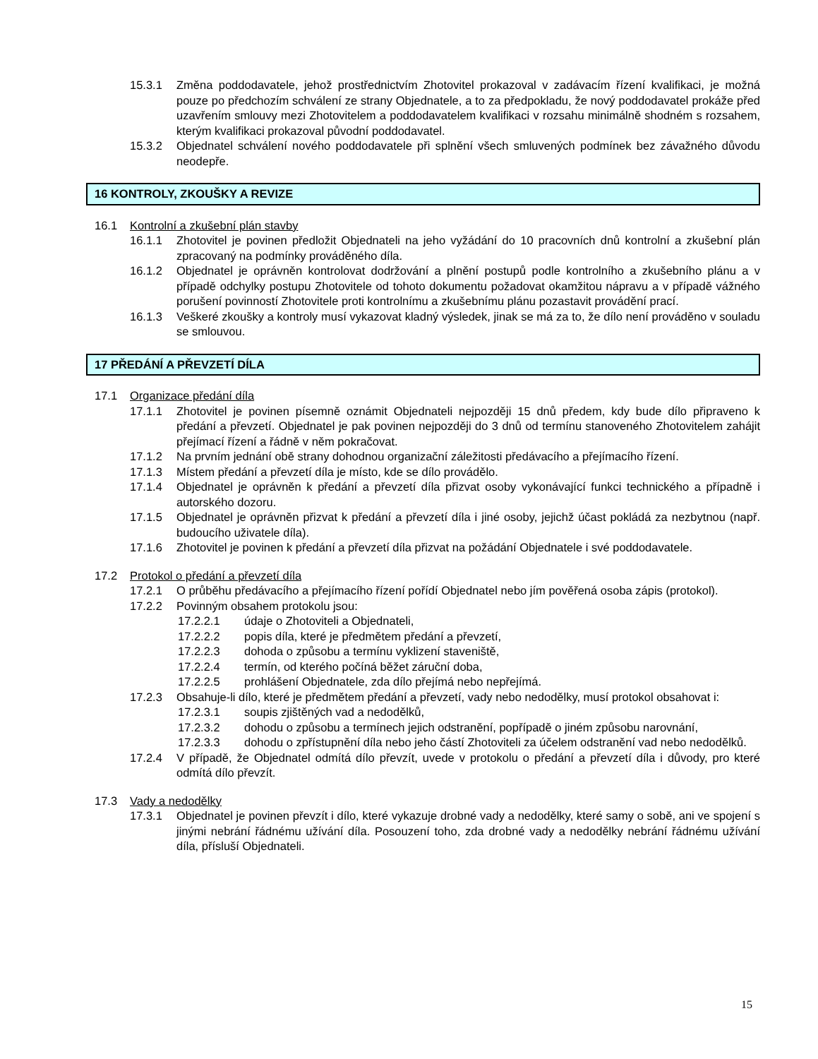15.3.1 Změna poddodavatele, jehož prostřednictvím Zhotovitel prokazoval v zadávacím řízení kvalifikaci, je možná pouze po předchozím schválení ze strany Objednatele, a to za předpokladu, že nový poddodavatel prokáže před uzavřením smlouvy mezi Zhotovitelem a poddodavatelem kvalifikaci v rozsahu minimálně shodném s rozsahem, kterým kvalifikaci prokazoval původní poddodavatel.
15.3.2 Objednatel schválení nového poddodavatele při splnění všech smluvených podmínek bez závažného důvodu neodepře.
16 KONTROLY, ZKOUŠKY A REVIZE
16.1 Kontrolní a zkušební plán stavby
16.1.1 Zhotovitel je povinen předložit Objednateli na jeho vyžádání do 10 pracovních dnů kontrolní a zkušební plán zpracovaný na podmínky prováděného díla.
16.1.2 Objednatel je oprávněn kontrolovat dodržování a plnění postupů podle kontrolního a zkušebního plánu a v případě odchylky postupu Zhotovitele od tohoto dokumentu požadovat okamžitou nápravu a v případě vážného porušení povinností Zhotovitele proti kontrolnímu a zkušebnímu plánu pozastavit provádění prací.
16.1.3 Veškeré zkoušky a kontroly musí vykazovat kladný výsledek, jinak se má za to, že dílo není prováděno v souladu se smlouvou.
17 PŘEDÁNÍ A PŘEVZETÍ DÍLA
17.1 Organizace předání díla
17.1.1 Zhotovitel je povinen písemně oznámit Objednateli nejpozději 15 dnů předem, kdy bude dílo připraveno k předání a převzetí. Objednatel je pak povinen nejpozději do 3 dnů od termínu stanoveného Zhotovitelem zahájit přejímací řízení a řádně v něm pokračovat.
17.1.2 Na prvním jednání obě strany dohodnou organizační záležitosti předávacího a přejímacího řízení.
17.1.3 Místem předání a převzetí díla je místo, kde se dílo provádělo.
17.1.4 Objednatel je oprávněn k předání a převzetí díla přizvat osoby vykonávající funkci technického a případně i autorského dozoru.
17.1.5 Objednatel je oprávněn přizvat k předání a převzetí díla i jiné osoby, jejichž účast pokládá za nezbytnou (např. budoucího uživatele díla).
17.1.6 Zhotovitel je povinen k předání a převzetí díla přizvat na požádání Objednatele i své poddodavatele.
17.2 Protokol o předání a převzetí díla
17.2.1 O průběhu předávacího a přejímacího řízení pořídí Objednatel nebo jím pověřená osoba zápis (protokol).
17.2.2 Povinným obsahem protokolu jsou:
17.2.2.1 údaje o Zhotoviteli a Objednateli,
17.2.2.2 popis díla, které je předmětem předání a převzetí,
17.2.2.3 dohoda o způsobu a termínu vyklizení staveniště,
17.2.2.4 termín, od kterého počíná běžet záruční doba,
17.2.2.5 prohlášení Objednatele, zda dílo přejímá nebo nepřejímá.
17.2.3 Obsahuje-li dílo, které je předmětem předání a převzetí, vady nebo nedodělky, musí protokol obsahovat i:
17.2.3.1 soupis zjištěných vad a nedodělků,
17.2.3.2 dohodu o způsobu a termínech jejich odstranění, popřípadě o jiném způsobu narovnání,
17.2.3.3 dohodu o zpřístupnění díla nebo jeho částí Zhotoviteli za účelem odstranění vad nebo nedodělků.
17.2.4 V případě, že Objednatel odmítá dílo převzít, uvede v protokolu o předání a převzetí díla i důvody, pro které odmítá dílo převzít.
17.3 Vady a nedodělky
17.3.1 Objednatel je povinen převzít i dílo, které vykazuje drobné vady a nedodělky, které samy o sobě, ani ve spojení s jinými nebrání řádnému užívání díla. Posouzení toho, zda drobné vady a nedodělky nebrání řádnému užívání díla, přísluší Objednateli.
15